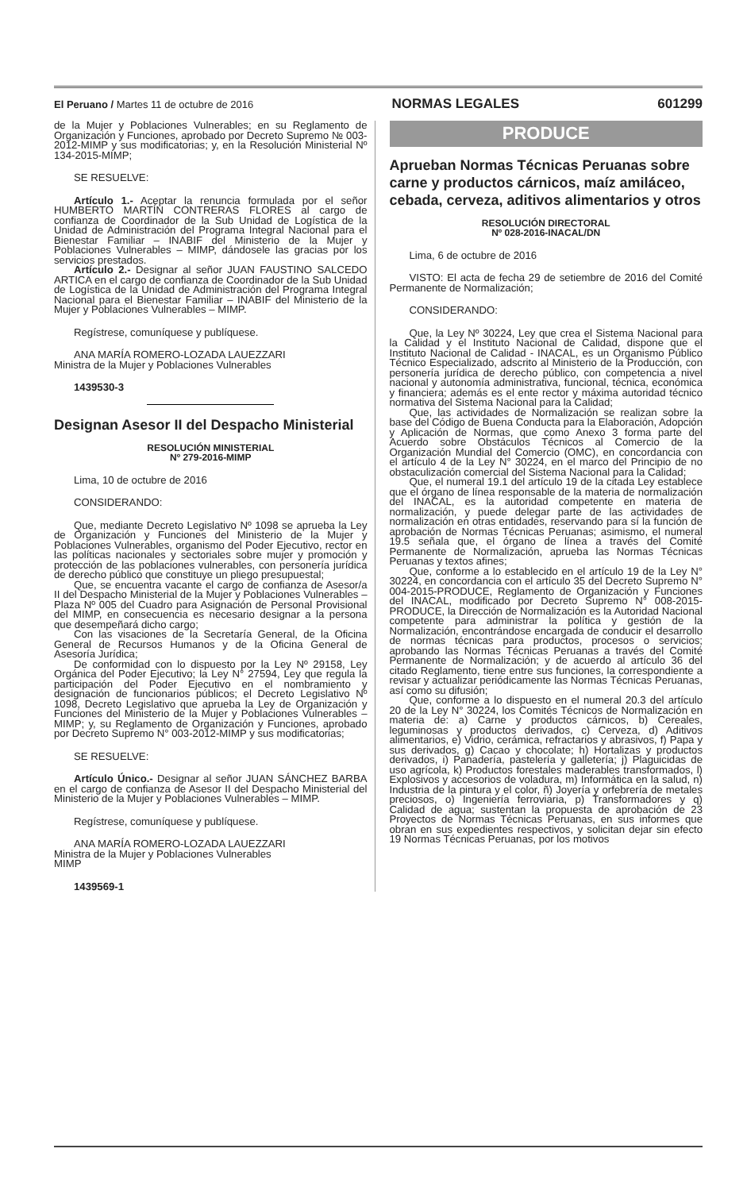El Peruano / Martes 11 de octubre de 2016 NORMAS LEGALES 601299
de la Mujer y Poblaciones Vulnerables; en su Reglamento de Organización y Funciones, aprobado por Decreto Supremo № 003-2012-MIMP y sus modificatorias; y, en la Resolución Ministerial Nº 134-2015-MIMP;
SE RESUELVE:
Artículo 1.- Aceptar la renuncia formulada por el señor HUMBERTO MARTÍN CONTRERAS FLORES al cargo de confianza de Coordinador de la Sub Unidad de Logística de la Unidad de Administración del Programa Integral Nacional para el Bienestar Familiar – INABIF del Ministerio de la Mujer y Poblaciones Vulnerables – MIMP, dándosele las gracias por los servicios prestados.
Artículo 2.- Designar al señor JUAN FAUSTINO SALCEDO ARTICA en el cargo de confianza de Coordinador de la Sub Unidad de Logística de la Unidad de Administración del Programa Integral Nacional para el Bienestar Familiar – INABIF del Ministerio de la Mujer y Poblaciones Vulnerables – MIMP.
Regístrese, comuníquese y publíquese.
ANA MARÍA ROMERO-LOZADA LAUEZZARI
Ministra de la Mujer y Poblaciones Vulnerables
1439530-3
Designan Asesor II del Despacho Ministerial
RESOLUCIÓN MINISTERIAL
Nº 279-2016-MIMP
Lima, 10 de octubre de 2016
CONSIDERANDO:
Que, mediante Decreto Legislativo Nº 1098 se aprueba la Ley de Organización y Funciones del Ministerio de la Mujer y Poblaciones Vulnerables, organismo del Poder Ejecutivo, rector en las políticas nacionales y sectoriales sobre mujer y promoción y protección de las poblaciones vulnerables, con personería jurídica de derecho público que constituye un pliego presupuestal;
Que, se encuentra vacante el cargo de confianza de Asesor/a II del Despacho Ministerial de la Mujer y Poblaciones Vulnerables – Plaza Nº 005 del Cuadro para Asignación de Personal Provisional del MIMP, en consecuencia es necesario designar a la persona que desempeñará dicho cargo;
Con las visaciones de la Secretaría General, de la Oficina General de Recursos Humanos y de la Oficina General de Asesoría Jurídica;
De conformidad con lo dispuesto por la Ley Nº 29158, Ley Orgánica del Poder Ejecutivo; la Ley N° 27594, Ley que regula la participación del Poder Ejecutivo en el nombramiento y designación de funcionarios públicos; el Decreto Legislativo Nº 1098, Decreto Legislativo que aprueba la Ley de Organización y Funciones del Ministerio de la Mujer y Poblaciones Vulnerables – MIMP; y, su Reglamento de Organización y Funciones, aprobado por Decreto Supremo N° 003-2012-MIMP y sus modificatorias;
SE RESUELVE:
Artículo Único.- Designar al señor JUAN SÁNCHEZ BARBA en el cargo de confianza de Asesor II del Despacho Ministerial del Ministerio de la Mujer y Poblaciones Vulnerables – MIMP.
Regístrese, comuníquese y publíquese.
ANA MARÍA ROMERO-LOZADA LAUEZZARI
Ministra de la Mujer y Poblaciones Vulnerables
MIMP
1439569-1
PRODUCE
Aprueban Normas Técnicas Peruanas sobre carne y productos cárnicos, maíz amiláceo, cebada, cerveza, aditivos alimentarios y otros
RESOLUCIÓN DIRECTORAL
Nº 028-2016-INACAL/DN
Lima, 6 de octubre de 2016
VISTO: El acta de fecha 29 de setiembre de 2016 del Comité Permanente de Normalización;
CONSIDERANDO:
Que, la Ley Nº 30224, Ley que crea el Sistema Nacional para la Calidad y el Instituto Nacional de Calidad, dispone que el Instituto Nacional de Calidad - INACAL, es un Organismo Público Técnico Especializado, adscrito al Ministerio de la Producción, con personería jurídica de derecho público, con competencia a nivel nacional y autonomía administrativa, funcional, técnica, económica y financiera; además es el ente rector y máxima autoridad técnico normativa del Sistema Nacional para la Calidad;
Que, las actividades de Normalización se realizan sobre la base del Código de Buena Conducta para la Elaboración, Adopción y Aplicación de Normas, que como Anexo 3 forma parte del Acuerdo sobre Obstáculos Técnicos al Comercio de la Organización Mundial del Comercio (OMC), en concordancia con el artículo 4 de la Ley N° 30224, en el marco del Principio de no obstaculización comercial del Sistema Nacional para la Calidad;
Que, el numeral 19.1 del artículo 19 de la citada Ley establece que el órgano de línea responsable de la materia de normalización del INACAL, es la autoridad competente en materia de normalización, y puede delegar parte de las actividades de normalización en otras entidades, reservando para sí la función de aprobación de Normas Técnicas Peruanas; asimismo, el numeral 19.5 señala que, el órgano de línea a través del Comité Permanente de Normalización, aprueba las Normas Técnicas Peruanas y textos afines;
Que, conforme a lo establecido en el artículo 19 de la Ley N° 30224, en concordancia con el artículo 35 del Decreto Supremo N° 004-2015-PRODUCE, Reglamento de Organización y Funciones del INACAL, modificado por Decreto Supremo N° 008-2015-PRODUCE, la Dirección de Normalización es la Autoridad Nacional competente para administrar la política y gestión de la Normalización, encontrándose encargada de conducir el desarrollo de normas técnicas para productos, procesos o servicios; aprobando las Normas Técnicas Peruanas a través del Comité Permanente de Normalización; y de acuerdo al artículo 36 del citado Reglamento, tiene entre sus funciones, la correspondiente a revisar y actualizar periódicamente las Normas Técnicas Peruanas, así como su difusión;
Que, conforme a lo dispuesto en el numeral 20.3 del artículo 20 de la Ley N° 30224, los Comités Técnicos de Normalización en materia de: a) Carne y productos cárnicos, b) Cereales, leguminosas y productos derivados, c) Cerveza, d) Aditivos alimentarios, e) Vidrio, cerámica, refractarios y abrasivos, f) Papa y sus derivados, g) Cacao y chocolate; h) Hortalizas y productos derivados, i) Panadería, pastelería y galletería; j) Plaguicidas de uso agrícola, k) Productos forestales maderables transformados, l) Explosivos y accesorios de voladura, m) Informática en la salud, n) Industria de la pintura y el color, ñ) Joyería y orfebrería de metales preciosos, o) Ingeniería ferroviaria, p) Transformadores y q) Calidad de agua; sustentan la propuesta de aprobación de 23 Proyectos de Normas Técnicas Peruanas, en sus informes que obran en sus expedientes respectivos, y solicitan dejar sin efecto 19 Normas Técnicas Peruanas, por los motivos